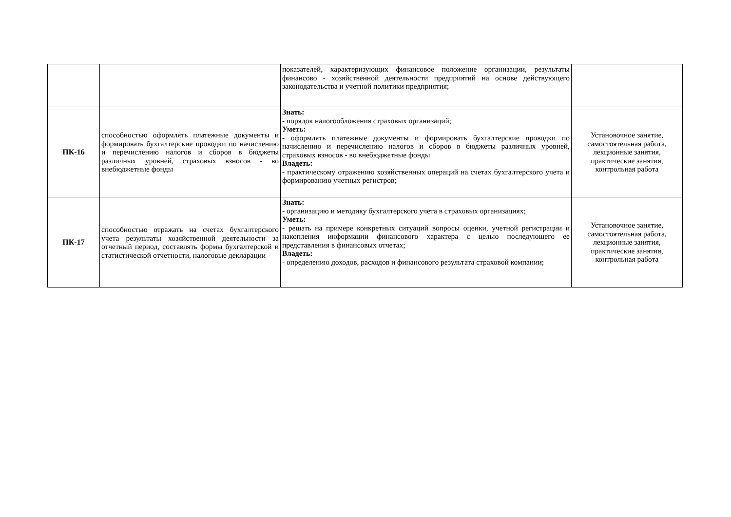| | | показателей, характеризующих финансовое положение организации, результаты финансово - хозяйственной деятельности предприятий на основе действующего законодательства и учетной политики предприятия; | |
| ПК-16 | способностью оформлять платежные документы и формировать бухгалтерские проводки по начислению и перечислению налогов и сборов в бюджеты различных уровней, страховых взносов - во внебюджетные фонды | Знать: - порядок налогообложения страховых организаций; Уметь: - оформлять платежные документы и формировать бухгалтерские проводки по начислению и перечислению налогов и сборов в бюджеты различных уровней, страховых взносов - во внебюджетные фонды Владеть: - практическому отражению хозяйственных операций на счетах бухгалтерского учета и формированию учетных регистров; | Установочное занятие, самостоятельная работа, лекционные занятия, практические занятия, контрольная работа |
| ПК-17 | способностью отражать на счетах бухгалтерского учета результаты хозяйственной деятельности за отчетный период, составлять формы бухгалтерской и статистической отчетности, налоговые декларации | Знать: - организацию и методику бухгалтерского учета в страховых организациях; Уметь: - решать на примере конкретных ситуаций вопросы оценки, учетной регистрации и накопления информации финансового характера с целью последующего ее представления в финансовых отчетах; Владеть: - определению доходов, расходов и финансового результата страховой компании; | Установочное занятие, самостоятельная работа, лекционные занятия, практические занятия, контрольная работа |